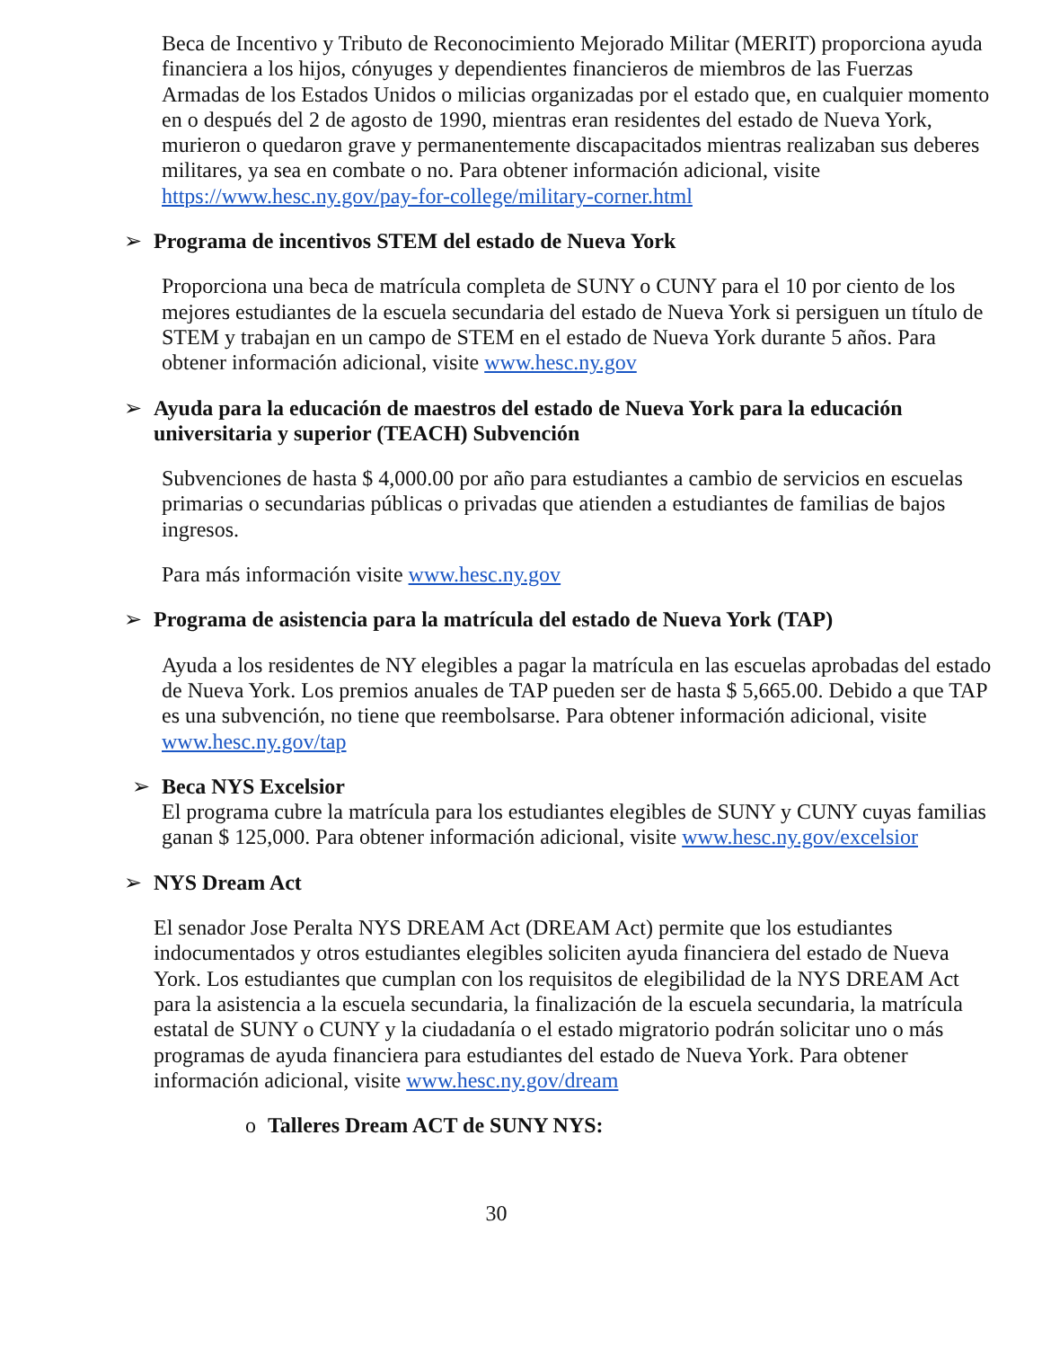Beca de Incentivo y Tributo de Reconocimiento Mejorado Militar (MERIT) proporciona ayuda financiera a los hijos, cónyuges y dependientes financieros de miembros de las Fuerzas Armadas de los Estados Unidos o milicias organizadas por el estado que, en cualquier momento en o después del 2 de agosto de 1990, mientras eran residentes del estado de Nueva York, murieron o quedaron grave y permanentemente discapacitados mientras realizaban sus deberes militares, ya sea en combate o no. Para obtener información adicional, visite https://www.hesc.ny.gov/pay-for-college/military-corner.html
➢ Programa de incentivos STEM del estado de Nueva York
Proporciona una beca de matrícula completa de SUNY o CUNY para el 10 por ciento de los mejores estudiantes de la escuela secundaria del estado de Nueva York si persiguen un título de STEM y trabajan en un campo de STEM en el estado de Nueva York durante 5 años. Para obtener información adicional, visite www.hesc.ny.gov
➢ Ayuda para la educación de maestros del estado de Nueva York para la educación universitaria y superior (TEACH) Subvención
Subvenciones de hasta $ 4,000.00 por año para estudiantes a cambio de servicios en escuelas primarias o secundarias públicas o privadas que atienden a estudiantes de familias de bajos ingresos.
Para más información visite www.hesc.ny.gov
➢ Programa de asistencia para la matrícula del estado de Nueva York (TAP)
Ayuda a los residentes de NY elegibles a pagar la matrícula en las escuelas aprobadas del estado de Nueva York. Los premios anuales de TAP pueden ser de hasta $ 5,665.00. Debido a que TAP es una subvención, no tiene que reembolsarse. Para obtener información adicional, visite www.hesc.ny.gov/tap
➢ Beca NYS Excelsior
El programa cubre la matrícula para los estudiantes elegibles de SUNY y CUNY cuyas familias ganan $ 125,000. Para obtener información adicional, visite www.hesc.ny.gov/excelsior
➢ NYS Dream Act
El senador Jose Peralta NYS DREAM Act (DREAM Act) permite que los estudiantes indocumentados y otros estudiantes elegibles soliciten ayuda financiera del estado de Nueva York. Los estudiantes que cumplan con los requisitos de elegibilidad de la NYS DREAM Act para la asistencia a la escuela secundaria, la finalización de la escuela secundaria, la matrícula estatal de SUNY o CUNY y la ciudadanía o el estado migratorio podrán solicitar uno o más programas de ayuda financiera para estudiantes del estado de Nueva York. Para obtener información adicional, visite www.hesc.ny.gov/dream
o Talleres Dream ACT de SUNY NYS:
30